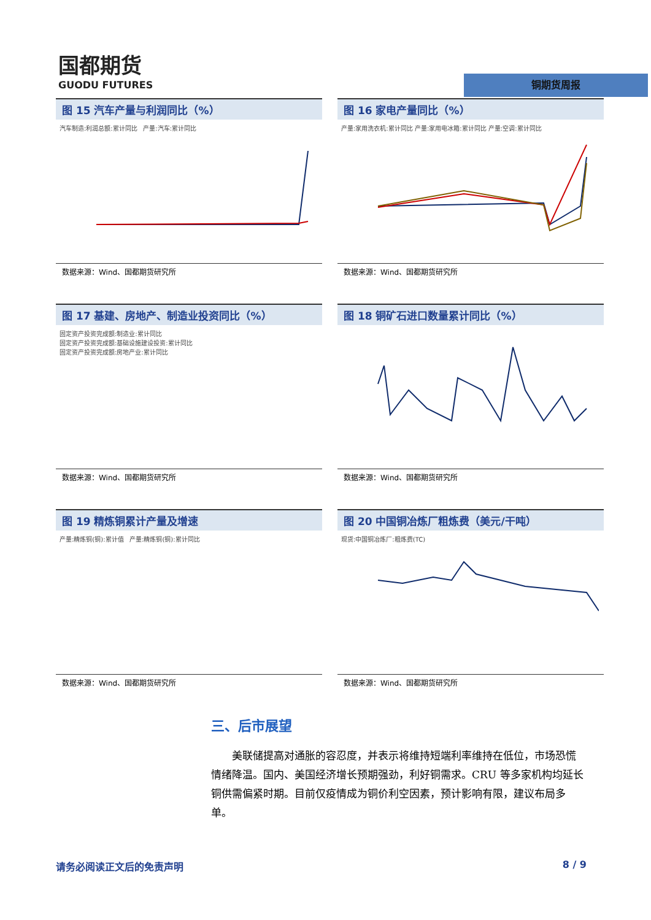国都期货
GUODU FUTURES
铜期货周报
图 15 汽车产量与利润同比（%）
汽车制造:利润总额:累计同比 产量:汽车:累计同比
数据来源：Wind、国都期货研究所
图 16 家电产量同比（%）
产量:家用洗衣机:累计同比 产量:家用电冰箱:累计同比 产量:空调:累计同比
数据来源：Wind、国都期货研究所
图 17 基建、房地产、制造业投资同比（%）
固定资产投资完成额:制造业:累计同比
固定资产投资完成额:基础设施建设投资:累计同比
固定资产投资完成额:房地产业:累计同比
数据来源：Wind、国都期货研究所
图 18 铜矿石进口数量累计同比（%）
数据来源：Wind、国都期货研究所
图 19 精炼铜累计产量及增速
产量:精炼铜(铜):累计值 产量:精炼铜(铜):累计同比
数据来源：Wind、国都期货研究所
图 20 中国铜冶炼厂粗炼费（美元/干吨）
现货:中国铜冶炼厂:粗炼费(TC)
数据来源：Wind、国都期货研究所
三、后市展望
美联储提高对通胀的容忍度，并表示将维持短端利率维持在低位，市场恐慌情绪降温。国内、美国经济增长预期强劲，利好铜需求。CRU 等多家机构均延长铜供需偏紧时期。目前仅疫情成为铜价利空因素，预计影响有限，建议布局多单。
请务必阅读正文后的免责声明 8 / 9